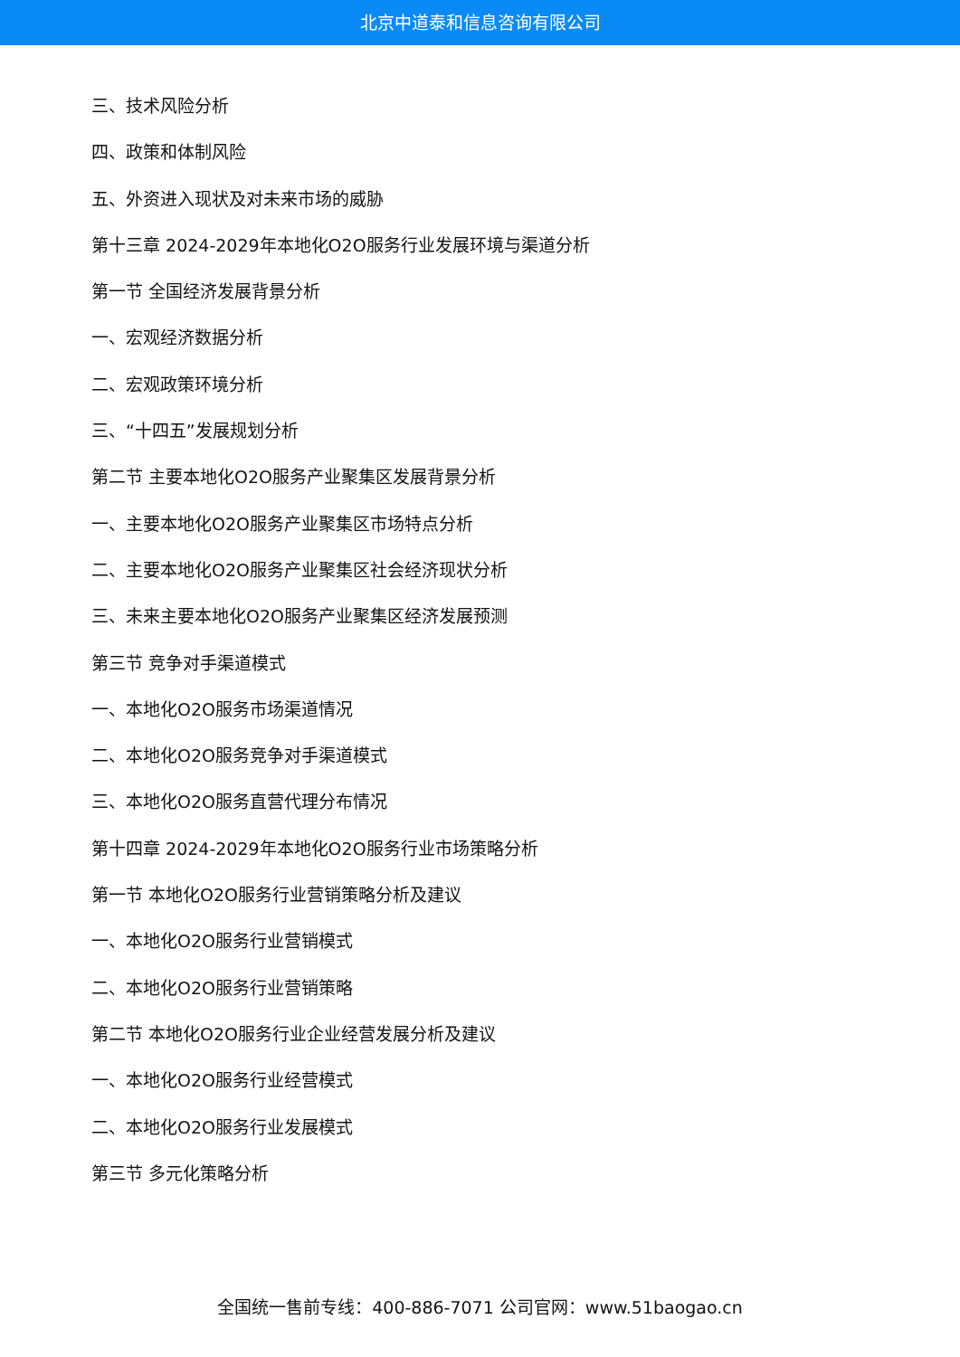北京中道泰和信息咨询有限公司
三、技术风险分析
四、政策和体制风险
五、外资进入现状及对未来市场的威胁
第十三章 2024-2029年本地化O2O服务行业发展环境与渠道分析
第一节 全国经济发展背景分析
一、宏观经济数据分析
二、宏观政策环境分析
三、“十四五”发展规划分析
第二节 主要本地化O2O服务产业聚集区发展背景分析
一、主要本地化O2O服务产业聚集区市场特点分析
二、主要本地化O2O服务产业聚集区社会经济现状分析
三、未来主要本地化O2O服务产业聚集区经济发展预测
第三节 竞争对手渠道模式
一、本地化O2O服务市场渠道情况
二、本地化O2O服务竞争对手渠道模式
三、本地化O2O服务直营代理分布情况
第十四章 2024-2029年本地化O2O服务行业市场策略分析
第一节 本地化O2O服务行业营销策略分析及建议
一、本地化O2O服务行业营销模式
二、本地化O2O服务行业营销策略
第二节 本地化O2O服务行业企业经营发展分析及建议
一、本地化O2O服务行业经营模式
二、本地化O2O服务行业发展模式
第三节 多元化策略分析
全国统一售前专线：400-886-7071 公司官网：www.51baogao.cn